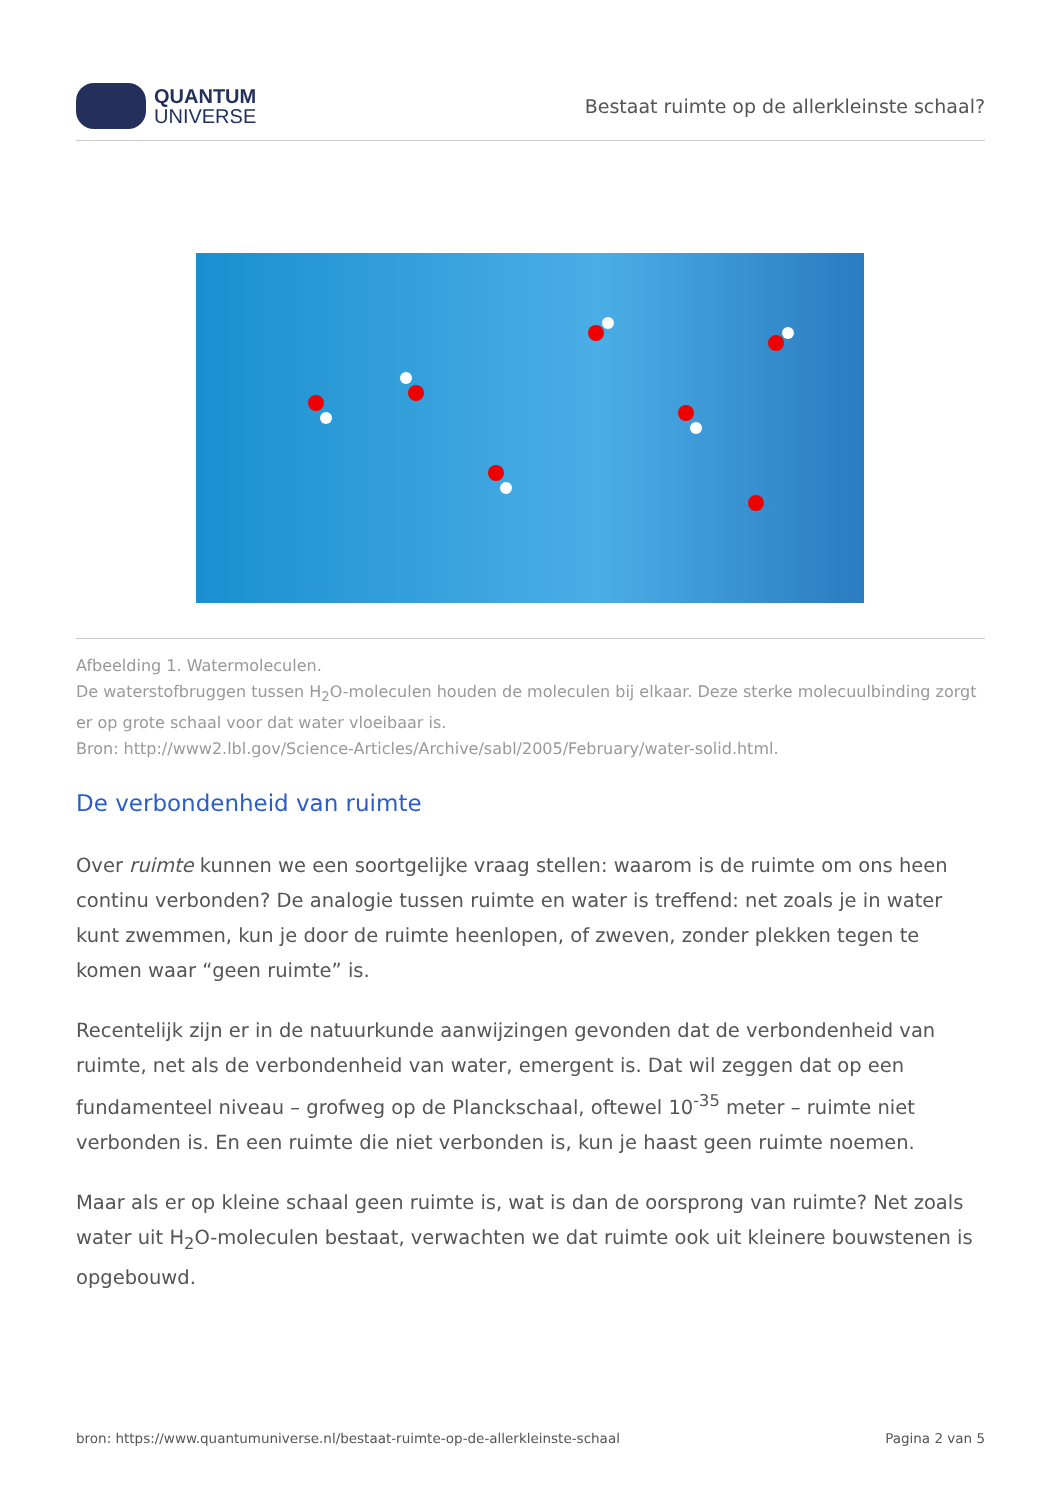QUANTUM
UNIVERSE
Bestaat ruimte op de allerkleinste schaal?
Afbeelding 1. Watermoleculen.
De waterstofbruggen tussen H<sub>2</sub>O-moleculen houden de moleculen bij elkaar. Deze sterke molecuulbinding zorgt er op grote schaal voor dat water vloeibaar is.
Bron: http://www2.lbl.gov/Science-Articles/Archive/sabl/2005/February/water-solid.html.
De verbondenheid van ruimte
Over ruimte kunnen we een soortgelijke vraag stellen: waarom is de ruimte om ons heen continu verbonden? De analogie tussen ruimte en water is treffend: net zoals je in water kunt zwemmen, kun je door de ruimte heenlopen, of zweven, zonder plekken tegen te komen waar “geen ruimte” is.
Recentelijk zijn er in de natuurkunde aanwijzingen gevonden dat de verbondenheid van ruimte, net als de verbondenheid van water, emergent is. Dat wil zeggen dat op een fundamenteel niveau – grofweg op de Planckschaal, oftewel 10<sup>-35</sup> meter – ruimte niet verbonden is. En een ruimte die niet verbonden is, kun je haast geen ruimte noemen.
Maar als er op kleine schaal geen ruimte is, wat is dan de oorsprong van ruimte? Net zoals water uit H<sub>2</sub>O-moleculen bestaat, verwachten we dat ruimte ook uit kleinere bouwstenen is opgebouwd.
bron: https://www.quantumuniverse.nl/bestaat-ruimte-op-de-allerkleinste-schaal Pagina 2 van 5